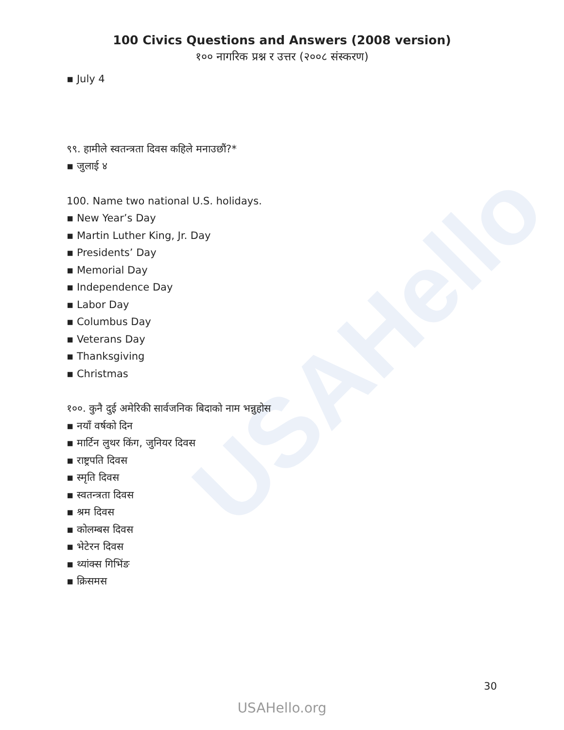USAHello
100 Civics Questions and Answers (2008 version)
१०० नागरिक प्रश्न र उत्तर (२००८ संस्करण)
▪ July 4
९९. हामीले स्वतन्त्रता दिवस कहिले मनाउछौं?*
▪ जुलाई ४
100. Name two national U.S. holidays.
▪ New Year’s Day
▪ Martin Luther King, Jr. Day
▪ Presidents’ Day
▪ Memorial Day
▪ Independence Day
▪ Labor Day
▪ Columbus Day
▪ Veterans Day
▪ Thanksgiving
▪ Christmas
१००. कुनै दुई अमेरिकी सार्वजनिक बिदाको नाम भन्नुहोस
▪ नयाँ वर्षको दिन
▪ मार्टिन लुथर किंग, जुनियर दिवस
▪ राष्ट्रपति दिवस
▪ स्मृति दिवस
▪ स्वतन्त्रता दिवस
▪ श्रम दिवस
▪ कोलम्बस दिवस
▪ भेटेरन दिवस
▪ थ्यांक्स गिभिंङ
▪ क्रिसमस
30
USAHello.org